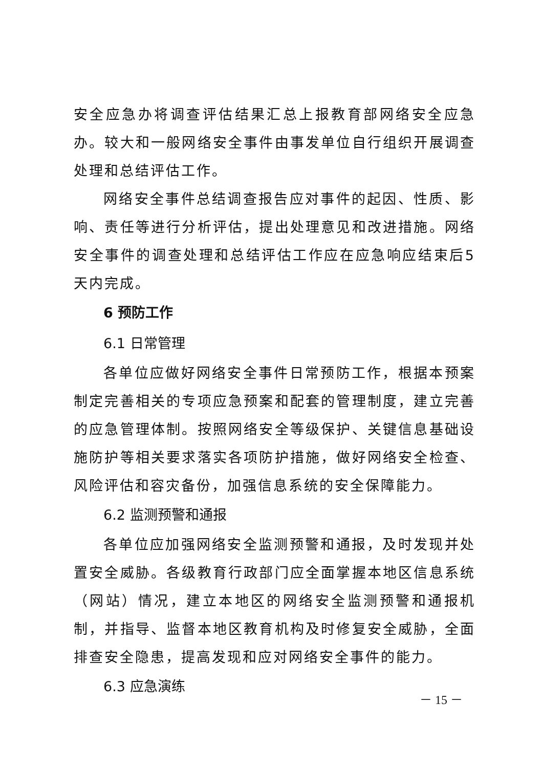安全应急办将调查评估结果汇总上报教育部网络安全应急办。较大和一般网络安全事件由事发单位自行组织开展调查处理和总结评估工作。
网络安全事件总结调查报告应对事件的起因、性质、影响、责任等进行分析评估，提出处理意见和改进措施。网络安全事件的调查处理和总结评估工作应在应急响应结束后5天内完成。
6 预防工作
6.1 日常管理
各单位应做好网络安全事件日常预防工作，根据本预案制定完善相关的专项应急预案和配套的管理制度，建立完善的应急管理体制。按照网络安全等级保护、关键信息基础设施防护等相关要求落实各项防护措施，做好网络安全检查、风险评估和容灾备份，加强信息系统的安全保障能力。
6.2 监测预警和通报
各单位应加强网络安全监测预警和通报，及时发现并处置安全威胁。各级教育行政部门应全面掌握本地区信息系统（网站）情况，建立本地区的网络安全监测预警和通报机制，并指导、监督本地区教育机构及时修复安全威胁，全面排查安全隐患，提高发现和应对网络安全事件的能力。
6.3 应急演练
－ 15 －